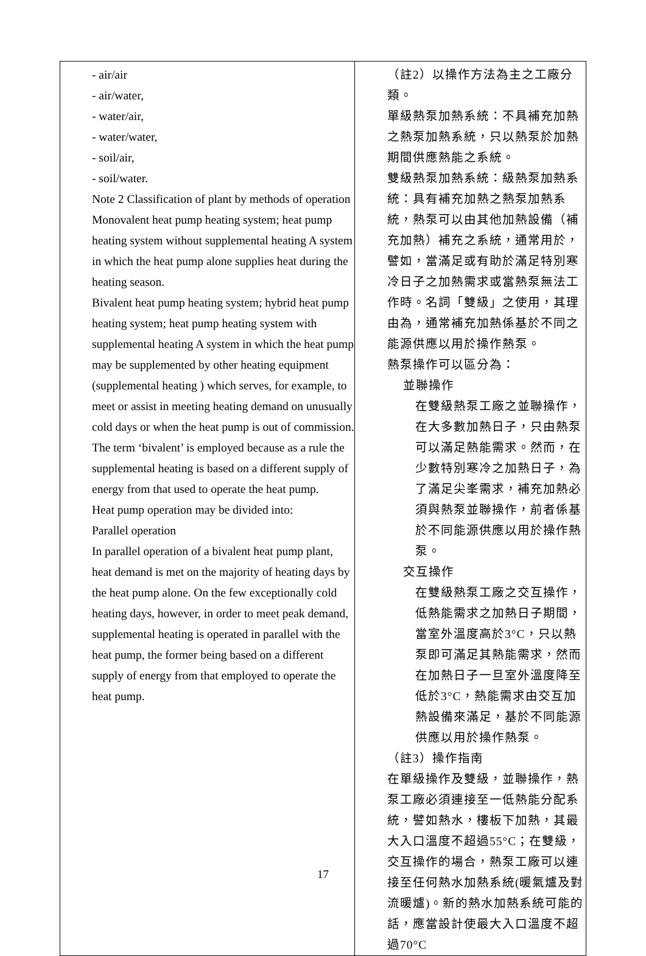| - air/air - air/water, - water/air, - water/water, - soil/air, - soil/water. Note 2 Classification of plant by methods of operation Monovalent heat pump heating system; heat pump heating system without supplemental heating A system in which the heat pump alone supplies heat during the heating season. Bivalent heat pump heating system; hybrid heat pump heating system; heat pump heating system with supplemental heating A system in which the heat pump may be supplemented by other heating equipment (supplemental heating ) which serves, for example, to meet or assist in meeting heating demand on unusually cold days or when the heat pump is out of commission. The term ‘bivalent’ is employed because as a rule the supplemental heating is based on a different supply of energy from that used to operate the heat pump. Heat pump operation may be divided into: Parallel operation In parallel operation of a bivalent heat pump plant, heat demand is met on the majority of heating days by the heat pump alone. On the few exceptionally cold heating days, however, in order to meet peak demand, supplemental heating is operated in parallel with the heat pump, the former being based on a different supply of energy from that employed to operate the heat pump. | （註2）以操作方法為主之工廠分類。 單級熱泵加熱系統：不具補充加熱之熱泵加熱系統，只以熱泵於加熱期間供應熱能之系統。 雙級熱泵加熱系統：級熱泵加熱系統：具有補充加熱之熱泵加熱系統，熱泵可以由其他加熱設備（補充加熱）補充之系統，通常用於，譬如，當滿足或有助於滿足特別寒冷日子之加熱需求或當熱泵無法工作時。名詞「雙級」之使用，其理由為，通常補充加熱係基於不同之能源供應以用於操作熱泵。 熱泵操作可以區分為： 並聯操作 在雙級熱泵工廠之並聯操作，在大多數加熱日子，只由熱泵可以滿足熱能需求。然而，在少數特別寒冷之加熱日子，為了滿足尖峯需求，補充加熱必須與熱泵並聯操作，前者係基於不同能源供應以用於操作熱泵。 交互操作 在雙級熱泵工廠之交互操作，低熱能需求之加熱日子期間，當室外溫度高於3°C，只以熱泵即可滿足其熱能需求，然而在加熱日子一旦室外溫度降至低於3°C，熱能需求由交互加熱設備來滿足，基於不同能源供應以用於操作熱泵。 （註3）操作指南 在單級操作及雙級，並聯操作，熱泵工廠必須連接至一低熱能分配系統，譬如熱水，樓板下加熱，其最大入口溫度不超過55°C；在雙級，交互操作的場合，熱泵工廠可以連接至任何熱水加熱系統(暖氣爐及對流暖爐)。新的熱水加熱系統可能的話，應當設計使最大入口溫度不超過70°C |
17